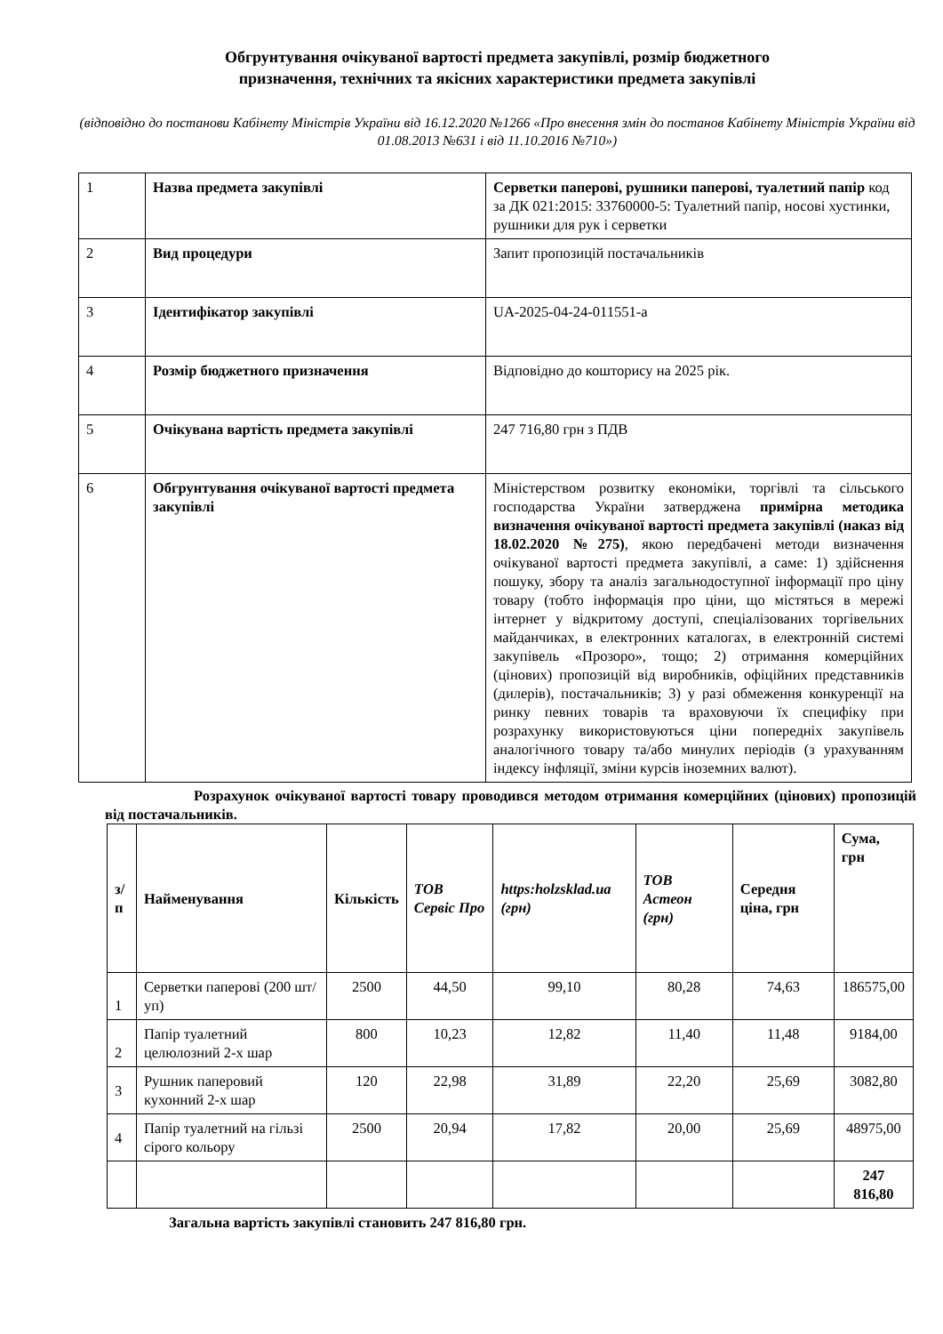Обгрунтування очікуваної вартості предмета закупівлі, розмір бюджетного
призначення, технічних та якісних характеристики предмета закупівлі
(відповідно до постанови Кабінету Міністрів України від 16.12.2020 №1266 «Про внесення змін до постанов Кабінету Міністрів України від 01.08.2013 №631 і від 11.10.2016 №710»)
| 1 | Назва предмета закупівлі | Серветки паперові, рушники паперові, туалетний папір код за ДК 021:2015: 33760000-5: Туалетний папір, носові хустинки, рушники для рук і серветки |
| 2 | Вид процедури | Запит пропозицій постачальників |
| 3 | Ідентифікатор закупівлі | UA-2025-04-24-011551-a |
| 4 | Розмір бюджетного призначення | Відповідно до кошторису на 2025 рік. |
| 5 | Очікувана вартість предмета закупівлі | 247 716,80 грн з ПДВ |
| 6 | Обгрунтування очікуваної вартості предмета закупівлі | Міністерством розвитку економіки, торгівлі та сільського господарства України затверджена примірна методика визначення очікуваної вартості предмета закупівлі (наказ від 18.02.2020 №275) , якою передбачені методи визначення очікуваної вартості предмета закупівлі, а саме: 1) здійснення пошуку, збору та аналіз загальнодоступної інформації про ціну товару (тобто інформація про ціни, що містяться в мережі інтернет у відкритому доступі, спеціалізованих торгівельних майданчиках, в електронних каталогах, в електронній системі закупівель «Прозоро», тощо; 2) отримання комерційних (цінових) пропозицій від виробників, офіційних представників (дилерів), постачальників; 3) у разі обмеження конкуренції на ринку певних товарів та враховуючи їх специфіку при розрахунку використовуються ціни попередніх закупівель аналогічного товару та/або минулих періодів (з урахуванням індексу інфляції, зміни курсів іноземних валют). |
Розрахунок очікуваної вартості товару проводився методом отримання комерційних (цінових) пропозицій від постачальників.
| з/п | Найменування | Кількість | ТОВ Сервіс Про | https:holzsklad.ua (грн) | ТОВ Астеон (грн) | Середня ціна, грн | Сума, грн |
| --- | --- | --- | --- | --- | --- | --- | --- |
| 1 | Серветки паперові (200 шт/уп) | 2500 | 44,50 | 99,10 | 80,28 | 74,63 | 186575,00 |
| 2 | Папір туалетний целюлозний 2-х шар | 800 | 10,23 | 12,82 | 11,40 | 11,48 | 9184,00 |
| 3 | Рушник паперовий кухонний 2-х шар | 120 | 22,98 | 31,89 | 22,20 | 25,69 | 3082,80 |
| 4 | Папір туалетний на гільзі сірого кольору | 2500 | 20,94 | 17,82 | 20,00 | 25,69 | 48975,00 |
| | | | | | | | 247 816,80 |
Загальна вартість закупівлі становить 247 816,80 грн.